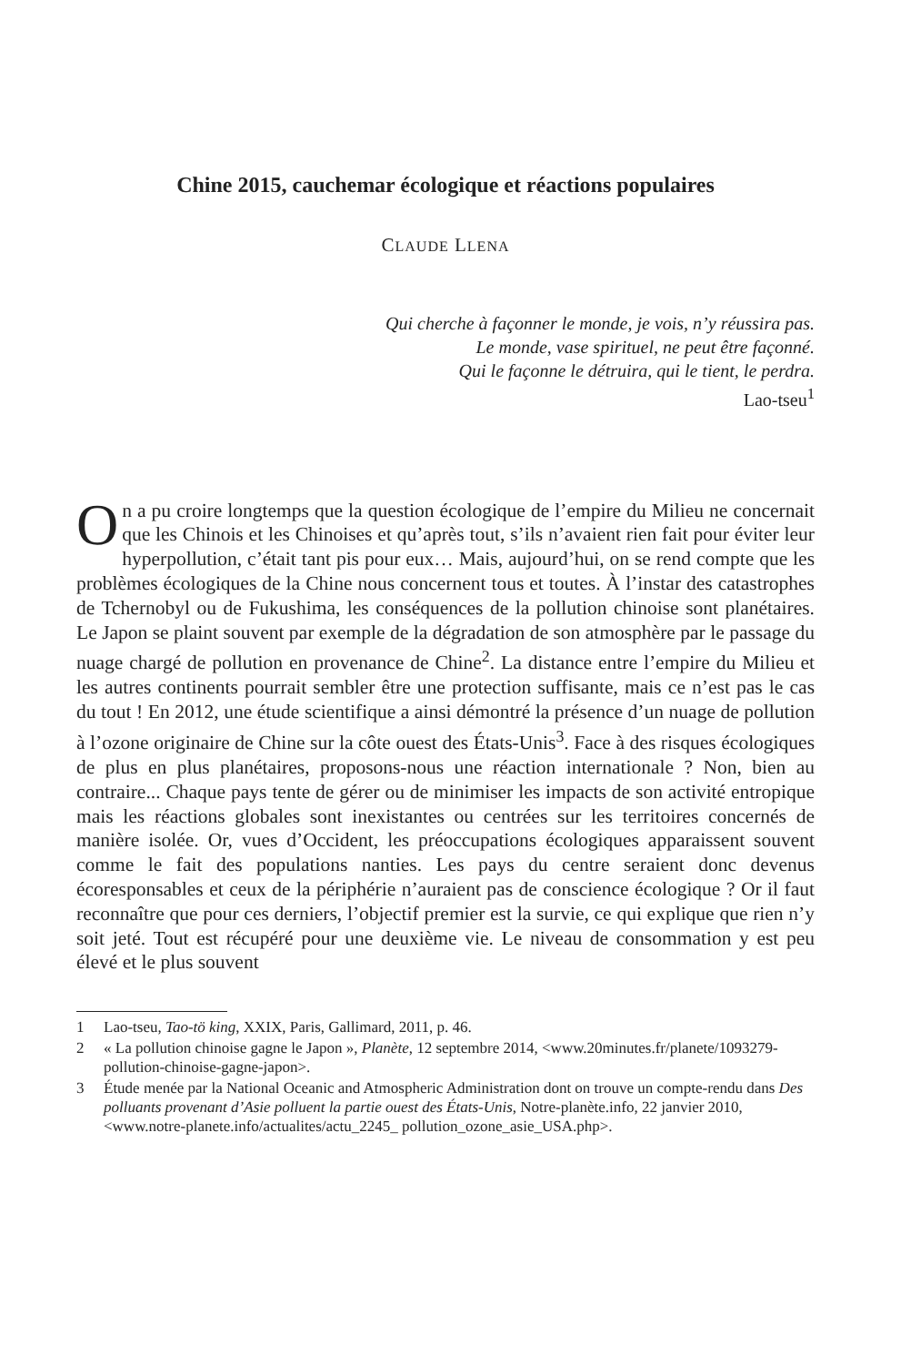Chine 2015, cauchemar écologique et réactions populaires
CLAUDE LLENA
Qui cherche à façonner le monde, je vois, n’y réussira pas.
Le monde, vase spirituel, ne peut être façonné.
Qui le façonne le détruira, qui le tient, le perdra.
Lao-tseu<sup>1</sup>
On a pu croire longtemps que la question écologique de l’empire du Milieu ne concernait que les Chinois et les Chinoises et qu’après tout, s’ils n’avaient rien fait pour éviter leur hyperpollution, c’était tant pis pour eux… Mais, aujourd’hui, on se rend compte que les problèmes écologiques de la Chine nous concernent tous et toutes. À l’instar des catastrophes de Tchernobyl ou de Fukushima, les conséquences de la pollution chinoise sont planétaires. Le Japon se plaint souvent par exemple de la dégradation de son atmosphère par le passage du nuage chargé de pollution en provenance de Chine<sup>2</sup>. La distance entre l’empire du Milieu et les autres continents pourrait sembler être une protection suffisante, mais ce n’est pas le cas du tout ! En 2012, une étude scientifique a ainsi démontré la présence d’un nuage de pollution à l’ozone originaire de Chine sur la côte ouest des États-Unis<sup>3</sup>. Face à des risques écologiques de plus en plus planétaires, proposons-nous une réaction internationale ? Non, bien au contraire... Chaque pays tente de gérer ou de minimiser les impacts de son activité entropique mais les réactions globales sont inexistantes ou centrées sur les territoires concernés de manière isolée. Or, vues d’Occident, les préoccupations écologiques apparaissent souvent comme le fait des populations nanties. Les pays du centre seraient donc devenus écoresponsables et ceux de la périphérie n’auraient pas de conscience écologique ? Or il faut reconnaître que pour ces derniers, l’objectif premier est la survie, ce qui explique que rien n’y soit jeté. Tout est récupéré pour une deuxième vie. Le niveau de consommation y est peu élevé et le plus souvent
1 Lao-tseu, Tao-tö king, XXIX, Paris, Gallimard, 2011, p. 46.
2 « La pollution chinoise gagne le Japon », Planète, 12 septembre 2014, <www.20minutes.fr/planete/1093279-pollution-chinoise-gagne-japon>.
3 Étude menée par la National Oceanic and Atmospheric Administration dont on trouve un compte-rendu dans Des polluants provenant d’Asie polluent la partie ouest des États-Unis, Notre-planète.info, 22 janvier 2010, <www.notre-planete.info/actualites/actu_2245_ pollution_ozone_asie_USA.php>.